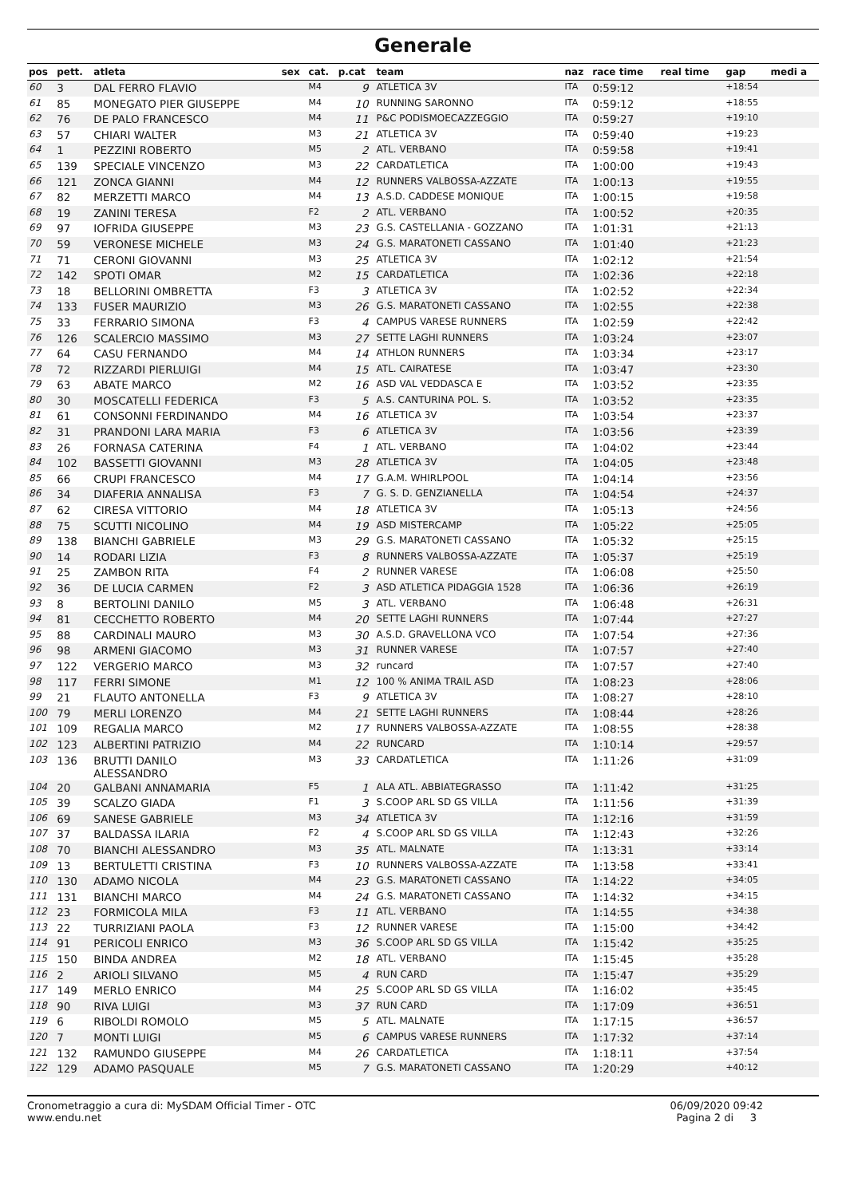Generale
| pos | pett. | atleta | sex | cat. | p.cat | team | naz | race time | real time | gap | medi a |
| --- | --- | --- | --- | --- | --- | --- | --- | --- | --- | --- | --- |
| 60 | 3 | DAL FERRO FLAVIO | | M4 | 9 | ATLETICA 3V | ITA | 0:59:12 | | +18:54 | |
| 61 | 85 | MONEGATO PIER GIUSEPPE | | M4 | 10 | RUNNING SARONNO | ITA | 0:59:12 | | +18:55 | |
| 62 | 76 | DE PALO FRANCESCO | | M4 | 11 | P&C PODISMOECAZZEGGIO | ITA | 0:59:27 | | +19:10 | |
| 63 | 57 | CHIARI WALTER | | M3 | 21 | ATLETICA 3V | ITA | 0:59:40 | | +19:23 | |
| 64 | 1 | PEZZINI ROBERTO | | M5 | 2 | ATL. VERBANO | ITA | 0:59:58 | | +19:41 | |
| 65 | 139 | SPECIALE VINCENZO | | M3 | 22 | CARDATLETICA | ITA | 1:00:00 | | +19:43 | |
| 66 | 121 | ZONCA GIANNI | | M4 | 12 | RUNNERS VALBOSSA-AZZATE | ITA | 1:00:13 | | +19:55 | |
| 67 | 82 | MERZETTI MARCO | | M4 | 13 | A.S.D. CADDESE MONIQUE | ITA | 1:00:15 | | +19:58 | |
| 68 | 19 | ZANINI TERESA | | F2 | 2 | ATL. VERBANO | ITA | 1:00:52 | | +20:35 | |
| 69 | 97 | IOFRIDA GIUSEPPE | | M3 | 23 | G.S. CASTELLANIA - GOZZANO | ITA | 1:01:31 | | +21:13 | |
| 70 | 59 | VERONESE MICHELE | | M3 | 24 | G.S. MARATONETI CASSANO | ITA | 1:01:40 | | +21:23 | |
| 71 | 71 | CERONI GIOVANNI | | M3 | 25 | ATLETICA 3V | ITA | 1:02:12 | | +21:54 | |
| 72 | 142 | SPOTI OMAR | | M2 | 15 | CARDATLETICA | ITA | 1:02:36 | | +22:18 | |
| 73 | 18 | BELLORINI OMBRETTA | | F3 | 3 | ATLETICA 3V | ITA | 1:02:52 | | +22:34 | |
| 74 | 133 | FUSER MAURIZIO | | M3 | 26 | G.S. MARATONETI CASSANO | ITA | 1:02:55 | | +22:38 | |
| 75 | 33 | FERRARIO SIMONA | | F3 | 4 | CAMPUS VARESE RUNNERS | ITA | 1:02:59 | | +22:42 | |
| 76 | 126 | SCALERCIO MASSIMO | | M3 | 27 | SETTE LAGHI RUNNERS | ITA | 1:03:24 | | +23:07 | |
| 77 | 64 | CASU FERNANDO | | M4 | 14 | ATHLON RUNNERS | ITA | 1:03:34 | | +23:17 | |
| 78 | 72 | RIZZARDI PIERLUIGI | | M4 | 15 | ATL. CAIRATESE | ITA | 1:03:47 | | +23:30 | |
| 79 | 63 | ABATE MARCO | | M2 | 16 | ASD VAL VEDDASCA E | ITA | 1:03:52 | | +23:35 | |
| 80 | 30 | MOSCATELLI FEDERICA | | F3 | 5 | A.S. CANTURINA POL. S. | ITA | 1:03:52 | | +23:35 | |
| 81 | 61 | CONSONNI FERDINANDO | | M4 | 16 | ATLETICA 3V | ITA | 1:03:54 | | +23:37 | |
| 82 | 31 | PRANDONI LARA MARIA | | F3 | 6 | ATLETICA 3V | ITA | 1:03:56 | | +23:39 | |
| 83 | 26 | FORNASA CATERINA | | F4 | 1 | ATL. VERBANO | ITA | 1:04:02 | | +23:44 | |
| 84 | 102 | BASSETTI GIOVANNI | | M3 | 28 | ATLETICA 3V | ITA | 1:04:05 | | +23:48 | |
| 85 | 66 | CRUPI FRANCESCO | | M4 | 17 | G.A.M. WHIRLPOOL | ITA | 1:04:14 | | +23:56 | |
| 86 | 34 | DIAFERIA ANNALISA | | F3 | 7 | G. S. D. GENZIANELLA | ITA | 1:04:54 | | +24:37 | |
| 87 | 62 | CIRESA VITTORIO | | M4 | 18 | ATLETICA 3V | ITA | 1:05:13 | | +24:56 | |
| 88 | 75 | SCUTTI NICOLINO | | M4 | 19 | ASD MISTERCAMP | ITA | 1:05:22 | | +25:05 | |
| 89 | 138 | BIANCHI GABRIELE | | M3 | 29 | G.S. MARATONETI CASSANO | ITA | 1:05:32 | | +25:15 | |
| 90 | 14 | RODARI LIZIA | | F3 | 8 | RUNNERS VALBOSSA-AZZATE | ITA | 1:05:37 | | +25:19 | |
| 91 | 25 | ZAMBON RITA | | F4 | 2 | RUNNER VARESE | ITA | 1:06:08 | | +25:50 | |
| 92 | 36 | DE LUCIA CARMEN | | F2 | 3 | ASD ATLETICA PIDAGGIA 1528 | ITA | 1:06:36 | | +26:19 | |
| 93 | 8 | BERTOLINI DANILO | | M5 | 3 | ATL. VERBANO | ITA | 1:06:48 | | +26:31 | |
| 94 | 81 | CECCHETTO ROBERTO | | M4 | 20 | SETTE LAGHI RUNNERS | ITA | 1:07:44 | | +27:27 | |
| 95 | 88 | CARDINALI MAURO | | M3 | 30 | A.S.D. GRAVELLONA VCO | ITA | 1:07:54 | | +27:36 | |
| 96 | 98 | ARMENI GIACOMO | | M3 | 31 | RUNNER VARESE | ITA | 1:07:57 | | +27:40 | |
| 97 | 122 | VERGERIO MARCO | | M3 | 32 | runcard | ITA | 1:07:57 | | +27:40 | |
| 98 | 117 | FERRI SIMONE | | M1 | 12 | 100 % ANIMA TRAIL ASD | ITA | 1:08:23 | | +28:06 | |
| 99 | 21 | FLAUTO ANTONELLA | | F3 | 9 | ATLETICA 3V | ITA | 1:08:27 | | +28:10 | |
| 100 | 79 | MERLI LORENZO | | M4 | 21 | SETTE LAGHI RUNNERS | ITA | 1:08:44 | | +28:26 | |
| 101 | 109 | REGALIA MARCO | | M2 | 17 | RUNNERS VALBOSSA-AZZATE | ITA | 1:08:55 | | +28:38 | |
| 102 | 123 | ALBERTINI PATRIZIO | | M4 | 22 | RUNCARD | ITA | 1:10:14 | | +29:57 | |
| 103 | 136 | BRUTTI DANILO ALESSANDRO | | M3 | 33 | CARDATLETICA | ITA | 1:11:26 | | +31:09 | |
| 104 | 20 | GALBANI ANNAMARIA | | F5 | 1 | ALA ATL. ABBIATEGRASSO | ITA | 1:11:42 | | +31:25 | |
| 105 | 39 | SCALZO GIADA | | F1 | 3 | S.COOP ARL SD GS VILLA | ITA | 1:11:56 | | +31:39 | |
| 106 | 69 | SANESE GABRIELE | | M3 | 34 | ATLETICA 3V | ITA | 1:12:16 | | +31:59 | |
| 107 | 37 | BALDASSA ILARIA | | F2 | 4 | S.COOP ARL SD GS VILLA | ITA | 1:12:43 | | +32:26 | |
| 108 | 70 | BIANCHI ALESSANDRO | | M3 | 35 | ATL. MALNATE | ITA | 1:13:31 | | +33:14 | |
| 109 | 13 | BERTULETTI CRISTINA | | F3 | 10 | RUNNERS VALBOSSA-AZZATE | ITA | 1:13:58 | | +33:41 | |
| 110 | 130 | ADAMO NICOLA | | M4 | 23 | G.S. MARATONETI CASSANO | ITA | 1:14:22 | | +34:05 | |
| 111 | 131 | BIANCHI MARCO | | M4 | 24 | G.S. MARATONETI CASSANO | ITA | 1:14:32 | | +34:15 | |
| 112 | 23 | FORMICOLA MILA | | F3 | 11 | ATL. VERBANO | ITA | 1:14:55 | | +34:38 | |
| 113 | 22 | TURRIZIANI PAOLA | | F3 | 12 | RUNNER VARESE | ITA | 1:15:00 | | +34:42 | |
| 114 | 91 | PERICOLI ENRICO | | M3 | 36 | S.COOP ARL SD GS VILLA | ITA | 1:15:42 | | +35:25 | |
| 115 | 150 | BINDA ANDREA | | M2 | 18 | ATL. VERBANO | ITA | 1:15:45 | | +35:28 | |
| 116 | 2 | ARIOLI SILVANO | | M5 | 4 | RUN CARD | ITA | 1:15:47 | | +35:29 | |
| 117 | 149 | MERLO ENRICO | | M4 | 25 | S.COOP ARL SD GS VILLA | ITA | 1:16:02 | | +35:45 | |
| 118 | 90 | RIVA LUIGI | | M3 | 37 | RUN CARD | ITA | 1:17:09 | | +36:51 | |
| 119 | 6 | RIBOLDI ROMOLO | | M5 | 5 | ATL. MALNATE | ITA | 1:17:15 | | +36:57 | |
| 120 | 7 | MONTI LUIGI | | M5 | 6 | CAMPUS VARESE RUNNERS | ITA | 1:17:32 | | +37:14 | |
| 121 | 132 | RAMUNDO GIUSEPPE | | M4 | 26 | CARDATLETICA | ITA | 1:18:11 | | +37:54 | |
| 122 | 129 | ADAMO PASQUALE | | M5 | 7 | G.S. MARATONETI CASSANO | ITA | 1:20:29 | | +40:12 | |
Cronometraggio a cura di: MySDAM Official Timer - OTC
www.endu.net
06/09/2020 09:42
Pagina 2 di 3